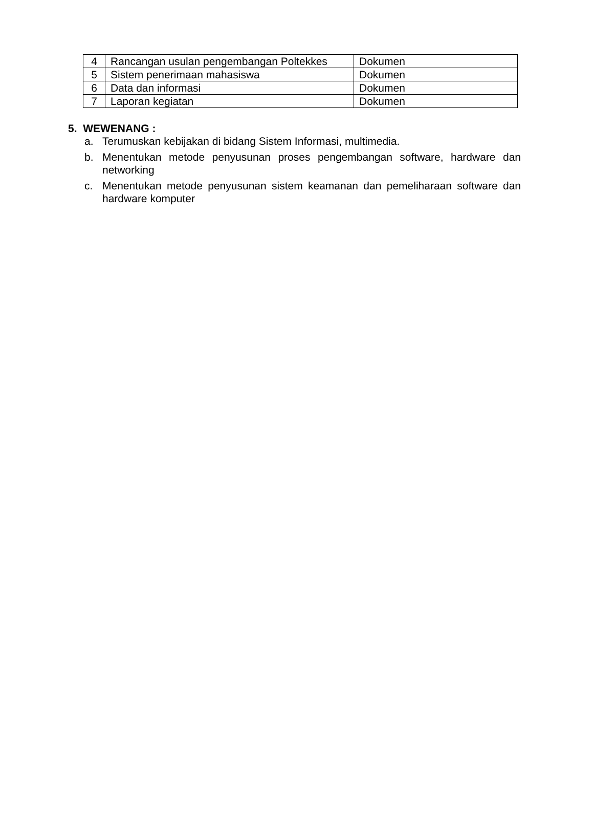| 4 | Rancangan usulan pengembangan Poltekkes | Dokumen |
| 5 | Sistem penerimaan mahasiswa | Dokumen |
| 6 | Data dan informasi | Dokumen |
| 7 | Laporan kegiatan | Dokumen |
5. WEWENANG :
a. Terumuskan kebijakan di bidang Sistem Informasi, multimedia.
b. Menentukan metode penyusunan proses pengembangan software, hardware dan networking
c. Menentukan metode penyusunan sistem keamanan dan pemeliharaan software dan hardware komputer